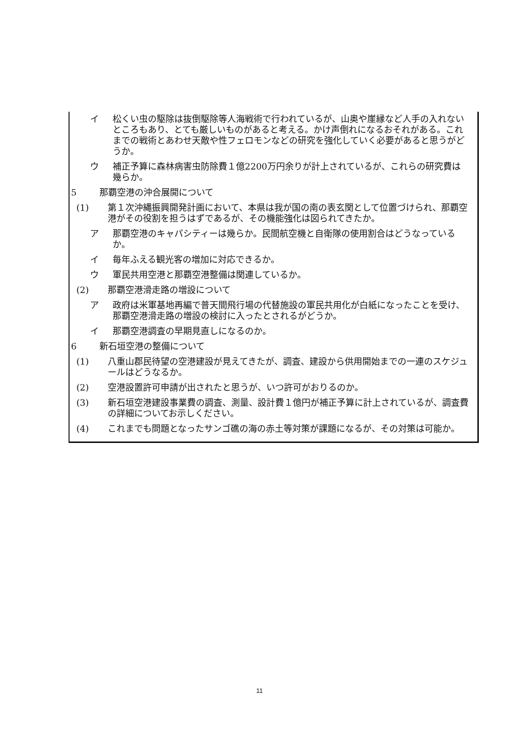イ 松くい虫の駆除は抜倒駆除等人海戦術で行われているが、山奥や崖縁など人手の入れないところもあり、とても厳しいものがあると考える。かけ声倒れになるおそれがある。これまでの戦術とあわせ天敵や性フェロモンなどの研究を強化していく必要があると思うがどうか。
ウ 補正予算に森林病害虫防除費１億2200万円余りが計上されているが、これらの研究費は幾らか。
5 那覇空港の沖合展開について
(1) 第１次沖縄振興開発計画において、本県は我が国の南の表玄関として位置づけられ、那覇空港がその役割を担うはずであるが、その機能強化は図られてきたか。
ア 那覇空港のキャパシティーは幾らか。民間航空機と自衛隊の使用割合はどうなっているか。
イ 毎年ふえる観光客の増加に対応できるか。
ウ 軍民共用空港と那覇空港整備は関連しているか。
(2) 那覇空港滑走路の増設について
ア 政府は米軍基地再編で普天間飛行場の代替施設の軍民共用化が白紙になったことを受け、那覇空港滑走路の増設の検討に入ったとされるがどうか。
イ 那覇空港調査の早期見直しになるのか。
6 新石垣空港の整備について
(1) 八重山郡民待望の空港建設が見えてきたが、調査、建設から供用開始までの一連のスケジュールはどうなるか。
(2) 空港設置許可申請が出されたと思うが、いつ許可がおりるのか。
(3) 新石垣空港建設事業費の調査、測量、設計費１億円が補正予算に計上されているが、調査費の詳細についてお示しください。
(4) これまでも問題となったサンゴ礁の海の赤土等対策が課題になるが、その対策は可能か。
11